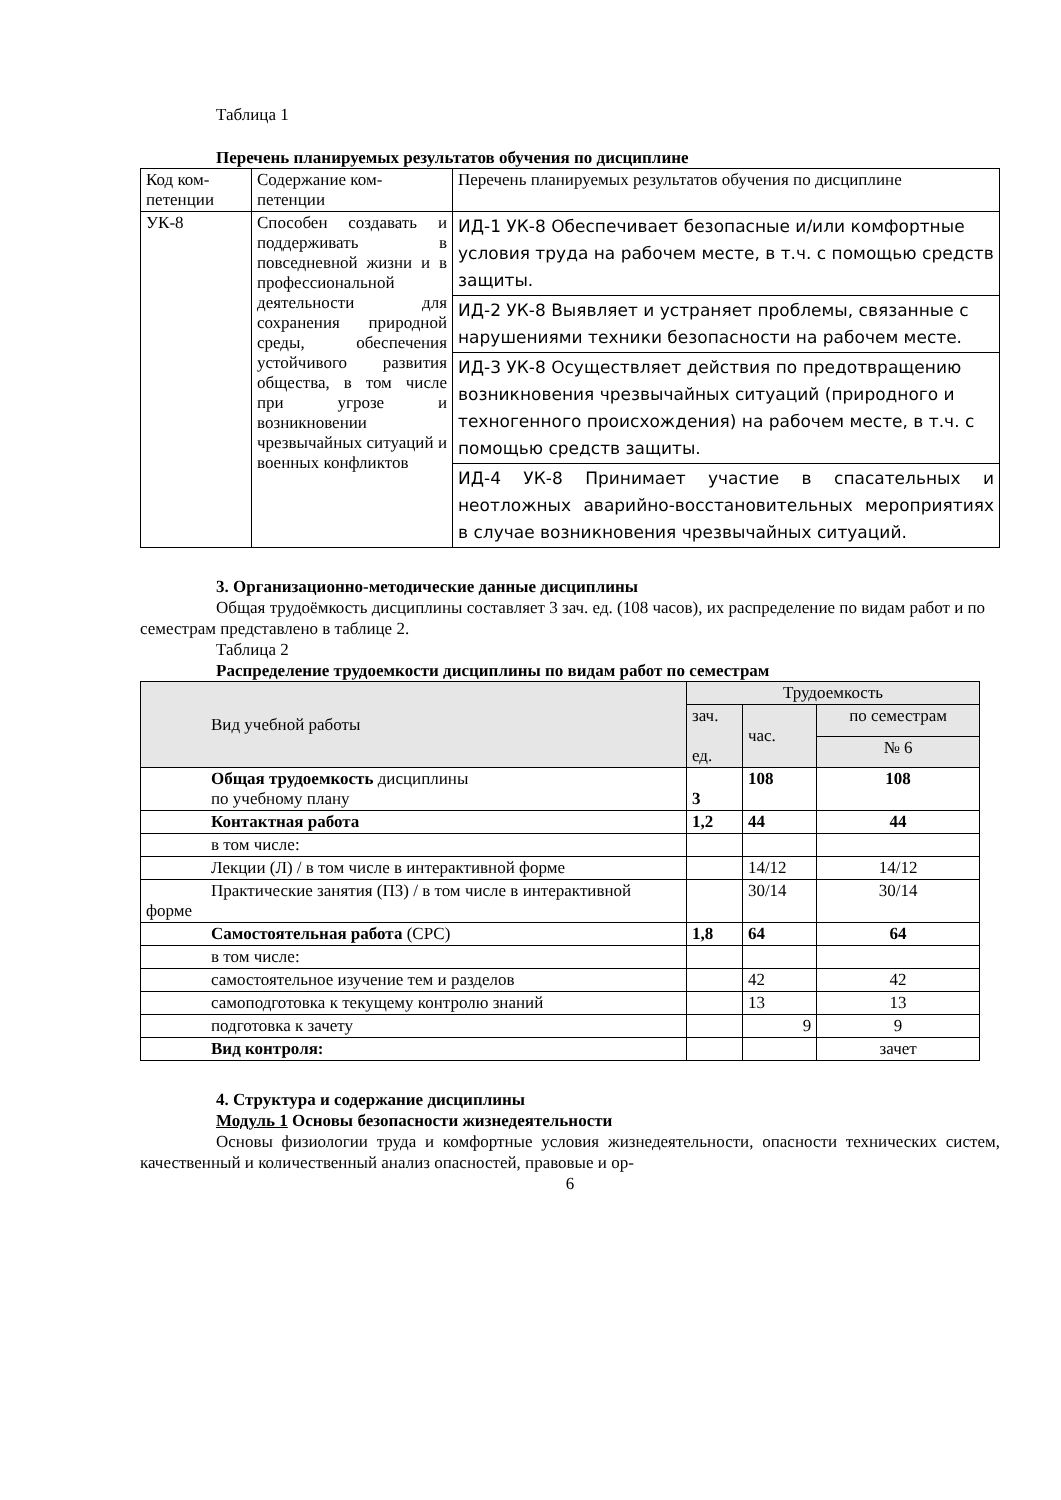Таблица 1
Перечень планируемых результатов обучения по дисциплине
| Код ком-петенции | Содержание ком-петенции | Перечень планируемых результатов обучения по дисциплине |
| УК-8 | Способен создавать и поддерживать в повседневной жизни и в профессиональной деятельности для сохранения природной среды, обеспечения устойчивого развития общества, в том числе при угрозе и возникновении чрезвычайных ситуаций и военных конфликтов | ИД-1 УК-8 Обеспечивает безопасные и/или комфортные условия труда на рабочем месте, в т.ч. с помощью средств защиты. |
| | | ИД-2 УК-8 Выявляет и устраняет проблемы, связанные с нарушениями техники безопасности на рабочем месте. |
| | | ИД-3 УК-8 Осуществляет действия по предотвращению возникновения чрезвычайных ситуаций (природного и техногенного происхождения) на рабочем месте, в т.ч. с помощью средств защиты. |
| | | ИД-4 УК-8 Принимает участие в спасательных и неотложных аварийно-восстановительных мероприятиях в случае возникновения чрезвычайных ситуаций. |
3. Организационно-методические данные дисциплины
Общая трудоёмкость дисциплины составляет 3 зач. ед. (108 часов), их распределение по видам работ и по семестрам представлено в таблице 2.
Таблица 2
Распределение трудоемкости дисциплины по видам работ по семестрам
| Вид учебной работы | Трудоемкость | | |
| --- | --- | --- | --- |
| | зач. ед. | час. | по семестрам |
| | | | № 6 |
| Общая трудоемкость дисциплины по учебному плану | 3 | 108 | 108 |
| Контактная работа | 1,2 | 44 | 44 |
| в том числе: | | | |
| Лекции (Л) / в том числе в интерактивной форме | | 14/12 | 14/12 |
| Практические занятия (ПЗ) / в том числе в интерактивной форме | | 30/14 | 30/14 |
| Самостоятельная работа (СРС) | 1,8 | 64 | 64 |
| в том числе: | | | |
| самостоятельное изучение тем и разделов | | 42 | 42 |
| самоподготовка к текущему контролю знаний | | 13 | 13 |
| подготовка к зачету | | 9 | 9 |
| Вид контроля: | | | зачет |
4. Структура и содержание дисциплины
Модуль 1 Основы безопасности жизнедеятельности
Основы физиологии труда и комфортные условия жизнедеятельности, опасности технических систем, качественный и количественный анализ опасностей, правовые и ор-
6